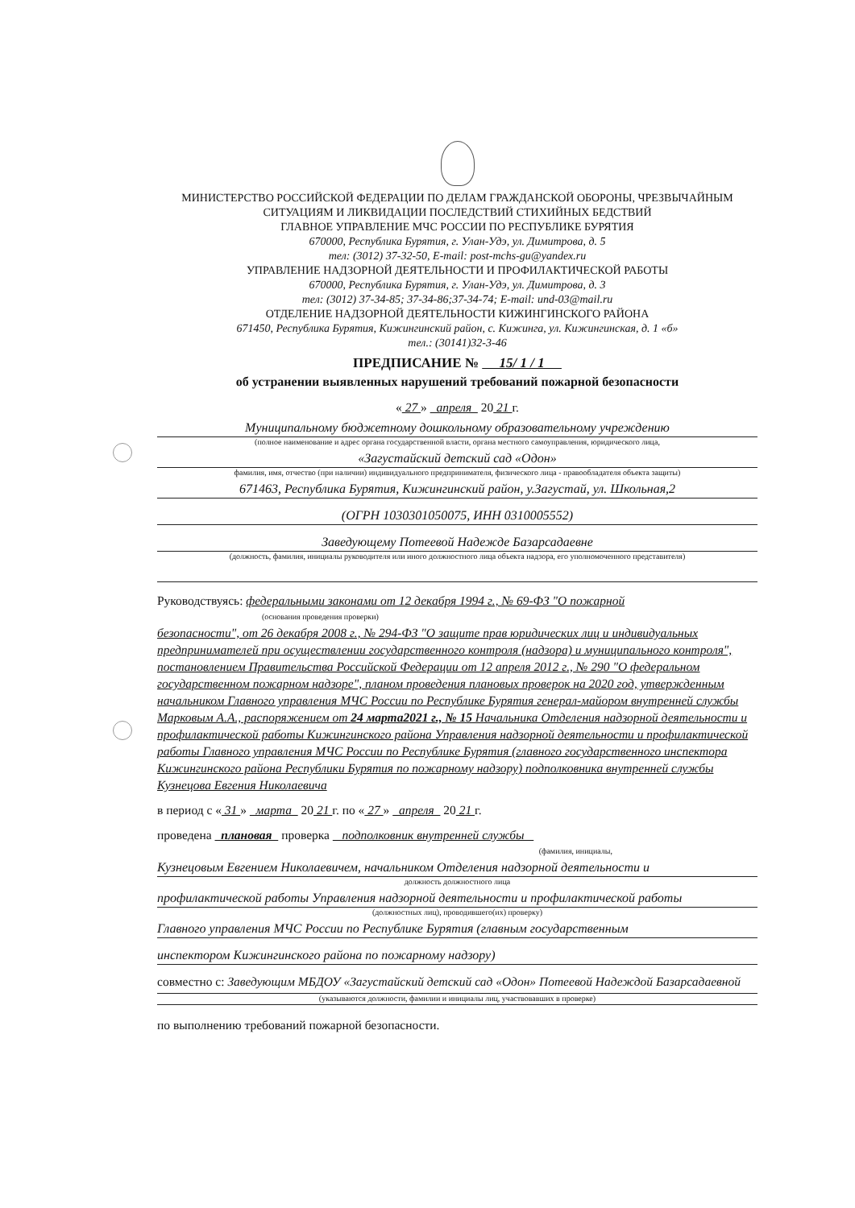МИНИСТЕРСТВО РОССИЙСКОЙ ФЕДЕРАЦИИ ПО ДЕЛАМ ГРАЖДАНСКОЙ ОБОРОНЫ, ЧРЕЗВЫЧАЙНЫМ СИТУАЦИЯМ И ЛИКВИДАЦИИ ПОСЛЕДСТВИЙ СТИХИЙНЫХ БЕДСТВИЙ
ГЛАВНОЕ УПРАВЛЕНИЕ МЧС РОССИИ ПО РЕСПУБЛИКЕ БУРЯТИЯ
670000, Республика Бурятия, г. Улан-Удэ, ул. Димитрова, д. 5
тел: (3012) 37-32-50, E-mail: post-mchs-gu@yandex.ru
УПРАВЛЕНИЕ НАДЗОРНОЙ ДЕЯТЕЛЬНОСТИ И ПРОФИЛАКТИЧЕСКОЙ РАБОТЫ
670000, Республика Бурятия, г. Улан-Удэ, ул. Димитрова, д. 3
тел: (3012) 37-34-85; 37-34-86;37-34-74; E-mail: und-03@mail.ru
ОТДЕЛЕНИЕ НАДЗОРНОЙ ДЕЯТЕЛЬНОСТИ КИЖИНГИНСКОГО РАЙОНА
671450, Республика Бурятия, Кижингинский район, с. Кижинга, ул. Кижингинская, д. 1 «б»
тел.: (30141)32-3-46
ПРЕДПИСАНИЕ № 15/ 1 / 1
об устранении выявленных нарушений требований пожарной безопасности
« 27 » апреля 20 21 г.
Муниципальному бюджетному дошкольному образовательному учреждению
(полное наименование и адрес органа государственной власти, органа местного самоуправления, юридического лица,
«Загустайский детский сад «Одон»
фамилия, имя, отчество (при наличии) индивидуального предпринимателя, физического лица - правообладателя объекта защиты)
671463, Республика Бурятия, Кижингинский район, у.Загустай, ул. Школьная,2
(ОГРН 1030301050075, ИНН 0310005552)
Заведующему Потеевой Надежде Базарсадаевне
(должность, фамилия, инициалы руководителя или иного должностного лица объекта надзора, его уполномоченного представителя)
Руководствуясь: федеральными законами от 12 декабря 1994 г., № 69-ФЗ "О пожарной
(основания проведения проверки)
безопасности", от 26 декабря 2008 г., № 294-ФЗ "О защите прав юридических лиц и индивидуальных предпринимателей при осуществлении государственного контроля (надзора) и муниципального контроля", постановлением Правительства Российской Федерации от 12 апреля 2012 г., № 290 "О федеральном государственном пожарном надзоре", планом проведения плановых проверок на 2020 год, утвержденным начальником Главного управления МЧС России по Республике Бурятия генерал-майором внутренней службы Марковым А.А., распоряжением от 24 марта2021 г., № 15 Начальника Отделения надзорной деятельности и профилактической работы Кижингинского района Управления надзорной деятельности и профилактической работы Главного управления МЧС России по Республике Бурятия (главного государственного инспектора Кижингинского района Республики Бурятия по пожарному надзору) подполковника внутренней службы Кузнецова Евгения Николаевича
в период с « 31 » марта 20 21 г. по « 27 » апреля 20 21 г.
проведена плановая проверка подполковник внутренней службы
(фамилия, инициалы,
Кузнецовым Евгением Николаевичем, начальником Отделения надзорной деятельности и
должность должностного лица
профилактической работы Управления надзорной деятельности и профилактической работы
(должностных лиц), проводившего(их) проверку)
Главного управления МЧС России по Республике Бурятия (главным государственным
инспектором Кижингинского района по пожарному надзору)
совместно с: Заведующим МБДОУ «Загустайский детский сад «Одон» Потеевой Надеждой Базарсадаевной
(указываются должности, фамилии и инициалы лиц, участвовавших в проверке)
по выполнению требований пожарной безопасности.